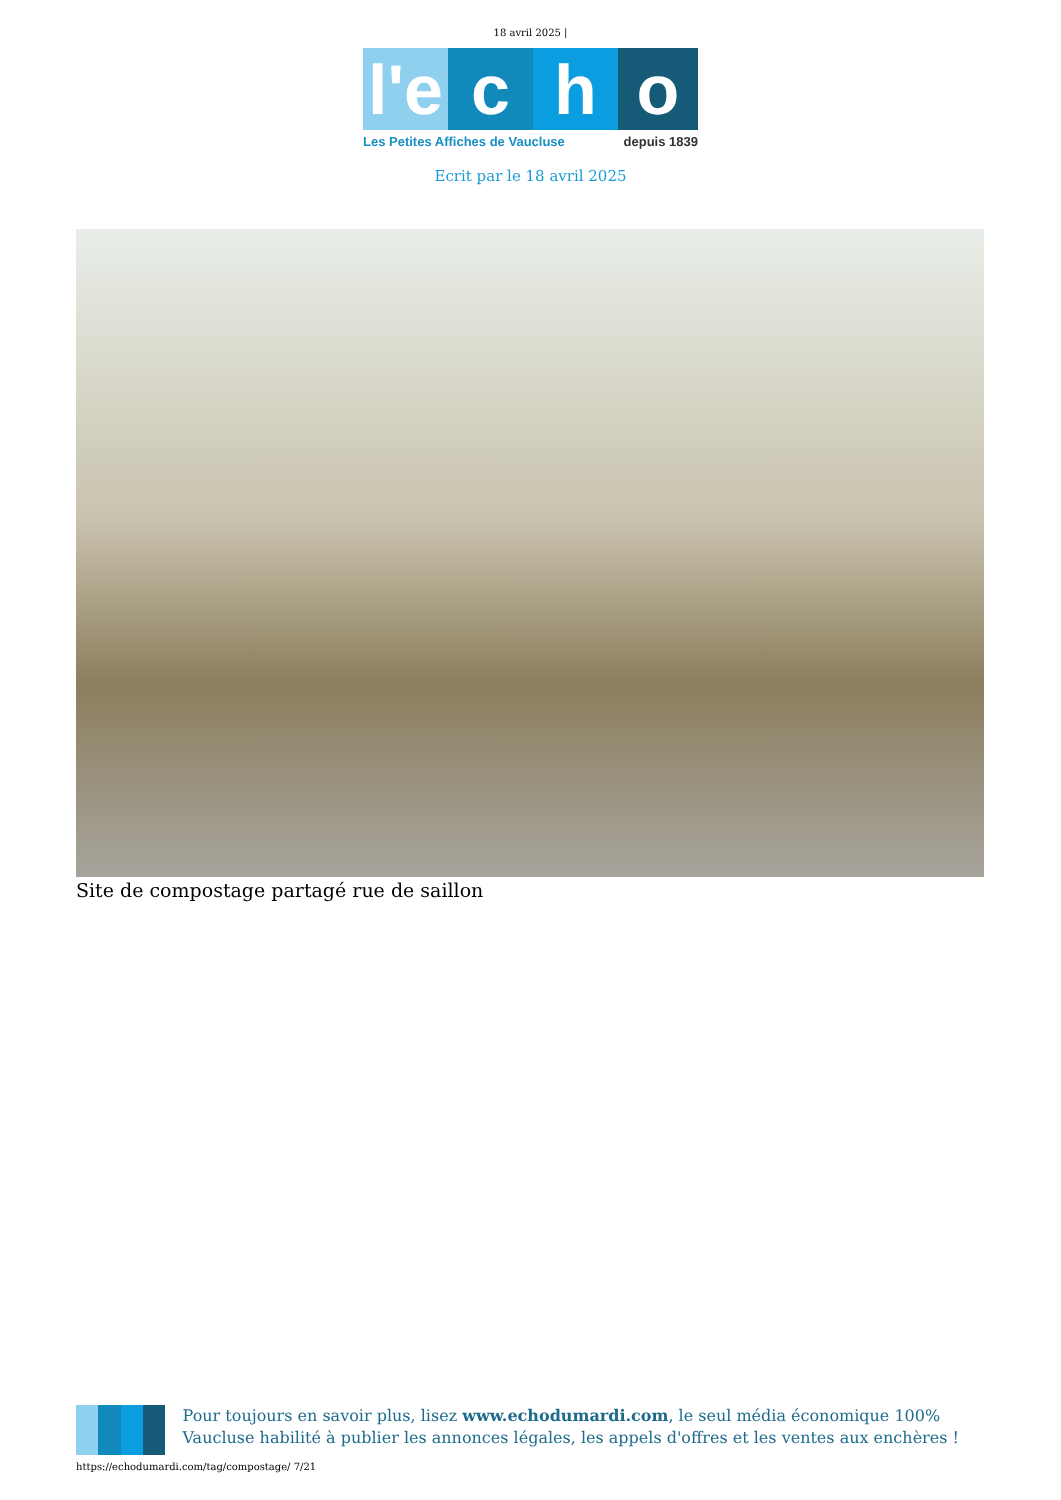18 avril 2025 |
l'e
c h o
Les Petites Affiches de Vaucluse depuis 1839
Ecrit par le 18 avril 2025
Site de compostage partagé rue de saillon
Pour toujours en savoir plus, lisez www.echodumardi.com, le seul média économique 100% Vaucluse habilité à publier les annonces légales, les appels d'offres et les ventes aux enchères !
https://echodumardi.com/tag/compostage/ 7/21